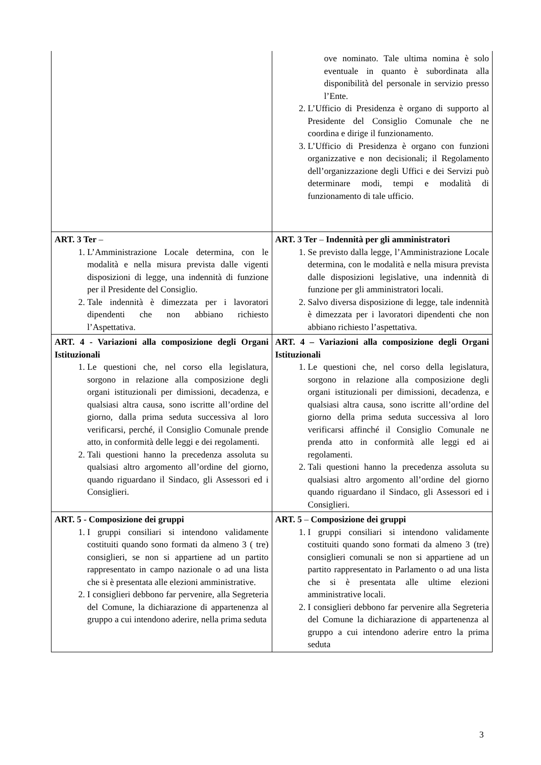| | ove nominato. Tale ultima nomina è solo eventuale in quanto è subordinata alla disponibilità del personale in servizio presso l’Ente. 2. L’Ufficio di Presidenza è organo di supporto al Presidente del Consiglio Comunale che ne coordina e dirige il funzionamento. 3. L’Ufficio di Presidenza è organo con funzioni organizzative e non decisionali; il Regolamento dell’organizzazione degli Uffici e dei Servizi può determinare modi, tempi e modalità di funzionamento di tale ufficio. |
| ART. 3 Ter – 1. L’Amministrazione Locale determina, con le modalità e nella misura prevista dalle vigenti disposizioni di legge, una indennità di funzione per il Presidente del Consiglio. 2. Tale indennità è dimezzata per i lavoratori dipendenti che non abbiano richiesto l’Aspettativa. | ART. 3 Ter – Indennità per gli amministratori 1. Se previsto dalla legge, l’Amministrazione Locale determina, con le modalità e nella misura prevista dalle disposizioni legislative, una indennità di funzione per gli amministratori locali. 2. Salvo diversa disposizione di legge, tale indennità è dimezzata per i lavoratori dipendenti che non abbiano richiesto l’aspettativa. |
| ART. 4 - Variazioni alla composizione degli Organi Istituzionali 1. Le questioni che, nel corso ella legislatura, sorgono in relazione alla composizione degli organi istituzionali per dimissioni, decadenza, e qualsiasi altra causa, sono iscritte all’ordine del giorno, dalla prima seduta successiva al loro verificarsi, perché, il Consiglio Comunale prende atto, in conformità delle leggi e dei regolamenti. 2. Tali questioni hanno la precedenza assoluta su qualsiasi altro argomento all’ordine del giorno, quando riguardano il Sindaco, gli Assessori ed i Consiglieri. | ART. 4 – Variazioni alla composizione degli Organi Istituzionali 1. Le questioni che, nel corso della legislatura, sorgono in relazione alla composizione degli organi istituzionali per dimissioni, decadenza, e qualsiasi altra causa, sono iscritte all’ordine del giorno della prima seduta successiva al loro verificarsi affinché il Consiglio Comunale ne prenda atto in conformità alle leggi ed ai regolamenti. 2. Tali questioni hanno la precedenza assoluta su qualsiasi altro argomento all’ordine del giorno quando riguardano il Sindaco, gli Assessori ed i Consiglieri. |
| ART. 5 - Composizione dei gruppi 1. I gruppi consiliari si intendono validamente costituiti quando sono formati da almeno 3 ( tre) consiglieri, se non si appartiene ad un partito rappresentato in campo nazionale o ad una lista che si è presentata alle elezioni amministrative. 2. I consiglieri debbono far pervenire, alla Segreteria del Comune, la dichiarazione di appartenenza al gruppo a cui intendono aderire, nella prima seduta | ART. 5 – Composizione dei gruppi 1. I gruppi consiliari si intendono validamente costituiti quando sono formati da almeno 3 (tre) consiglieri comunali se non si appartiene ad un partito rappresentato in Parlamento o ad una lista che si è presentata alle ultime elezioni amministrative locali. 2. I consiglieri debbono far pervenire alla Segreteria del Comune la dichiarazione di appartenenza al gruppo a cui intendono aderire entro la prima seduta |
3